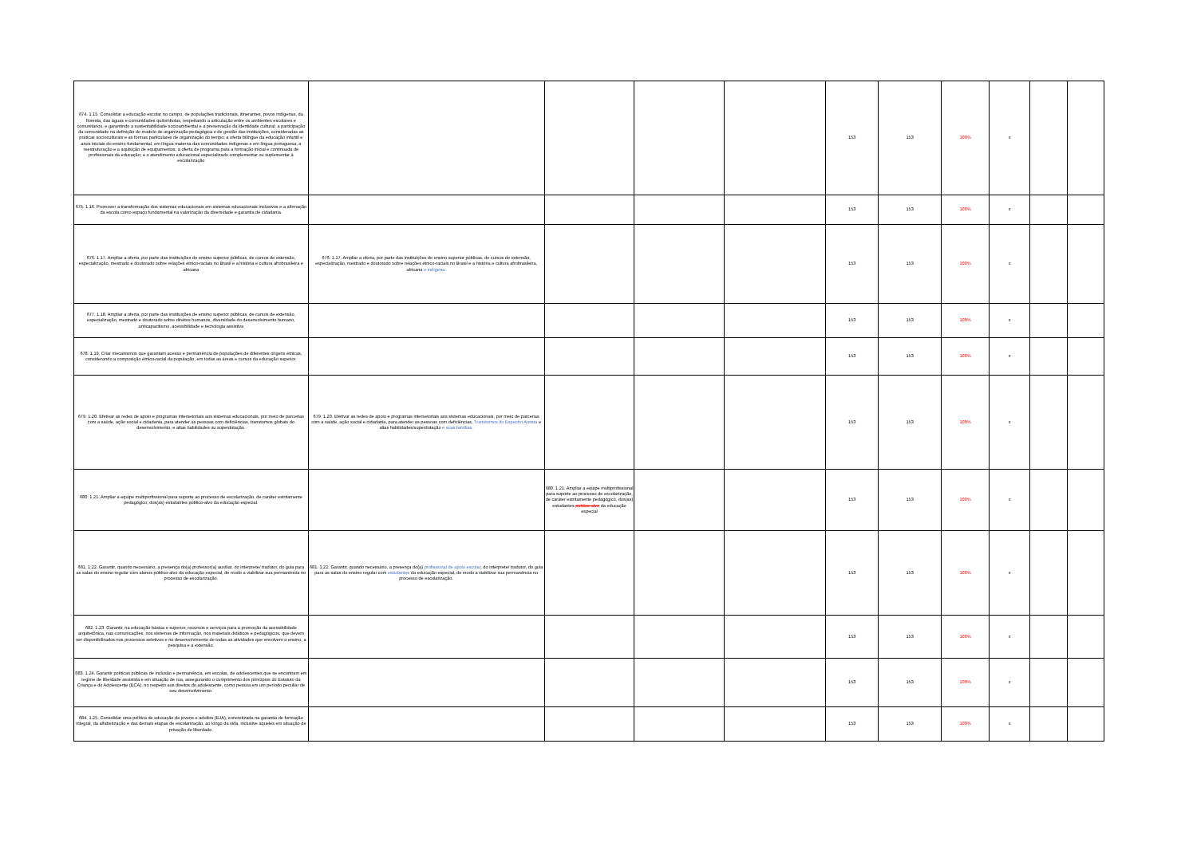| 674. 1.15. Consolidar a educação escolar no campo, de populações tradicionais, itinerantes, povos indígenas, da floresta, das águas e comunidades quilombolas, respeitando a articulação entre os ambientes escolares e comunitários, e garantindo a sustentabilidade socioambiental e a preservação da identidade cultural; a participação da comunidade na definição do modelo de organização pedagógica e de gestão das instituições, consideradas as práticas socioculturais e as formas particulares de organização do tempo; a oferta bilíngue da educação infantil e anos iniciais do ensino fundamental, em língua materna das comunidades indígenas e em língua portuguesa; a reestruturação e a aquisição de equipamentos; a oferta de programa para a formação inicial e continuada de profissionais da educação; e o atendimento educacional especializado complementar ou suplementar à escolarização | | | | | 153 | 153 | 100% | x | | |
| 675. 1.16. Promover a transformação dos sistemas educacionais em sistemas educacionais inclusivos e a afirmação da escola como espaço fundamental na valorização da diversidade e garantia de cidadania. | | | | | 153 | 153 | 100% | x | | |
| 676. 1.17. Ampliar a oferta, por parte das instituições de ensino superior públicas, de cursos de extensão, especialização, mestrado e doutorado sobre relações étnico-raciais no Brasil e a história e cultura afrobrasileira e africana | 676. 1.17. Ampliar a oferta, por parte das instituições de ensino superior públicas, de cursos de extensão, especialização, mestrado e doutorado sobre relações étnico-raciais no Brasil e a história e cultura afrobrasileira, africana e indígena. | | | | 153 | 153 | 100% | x | | |
| 677. 1.18. Ampliar a oferta, por parte das instituições de ensino superior públicas, de cursos de extensão, especialização, mestrado e doutorado sobre direitos humanos, diversidade do desenvolvimento humano, anticapacitismo, acessibilidade e tecnologia assistiva | | | | | 153 | 153 | 100% | x | | |
| 678. 1.19. Criar mecanismos que garantam acesso e permanência de populações de diferentes origens étnicas, considerando a composição étnico-racial da população, em todas as áreas e cursos da educação superior. | | | | | 153 | 153 | 100% | x | | |
| 679. 1.20. Efetivar as redes de apoio e programas intersetoriais aos sistemas educacionais, por meio de parcerias com a saúde, ação social e cidadania, para atender as pessoas com deficiências, transtornos globais do desenvolvimento, e altas habilidades ou superdotação. | 679. 1.20. Efetivar as redes de apoio e programas intersetoriais aos sistemas educacionais, por meio de parcerias com a saúde, ação social e cidadania, para atender as pessoas com deficiências, Transtornos do Espectro Autista e altas habilidades/superdotação e suas famílias. | | | | 153 | 153 | 100% | x | | |
| 680. 1.21. Ampliar a equipe multiprofissional para suporte ao processo de escolarização, de caráter estritamente pedagógico, dos(as) estudantes público-alvo da educação especial. | | 680. 1.21. Ampliar a equipe multiprofissional para suporte ao processo de escolarização, de caráter estritamente pedagógico, dos(as) estudantes público-alvo da educação especial | | | 153 | 153 | 100% | x | | |
| 681. 1.22. Garantir, quando necessário, a presença do(a) professor(a) auxiliar, do intérprete/ tradutor, do guia para as salas do ensino regular com alunos público-alvo da educação especial, de modo a viabilizar sua permanência no processo de escolarização. | 681. 1.22. Garantir, quando necessário, a presença do(a) profissional de apoio escolar , do intérprete/ tradutor, do guia para as salas do ensino regular com estudantes da educação especial, de modo a viabilizar sua permanência no processo de escolarização. | | | | 153 | 153 | 100% | x | | |
| 682. 1.23. Garantir, na educação básica e superior, recursos e serviços para a promoção da acessibilidade arquitetônica, nas comunicações, nos sistemas de informação, nos materiais didáticos e pedagógicos, que devem ser disponibilizados nos processos seletivos e no desenvolvimento de todas as atividades que envolvem o ensino, a pesquisa e a extensão. | | | | | 153 | 153 | 100% | x | | |
| 683. 1.24. Garantir políticas públicas de inclusão e permanência, em escolas, de adolescentes que se encontram em regime de liberdade assistida e em situação de rua, assegurando o cumprimento dos princípios do Estatuto da Criança e do Adolescente (ECA), no respeito aos direitos do adolescente, como pessoa em um período peculiar de seu desenvolvimento. | | | | | 153 | 153 | 100% | x | | |
| 684. 1.25. Consolidar uma política de educação de jovens e adultos (EJA), concretizada na garantia de formação integral, da alfabetização e das demais etapas de escolarização, ao longo da vida, inclusive àqueles em situação de privação de liberdade. | | | | | 153 | 153 | 100% | x | | |